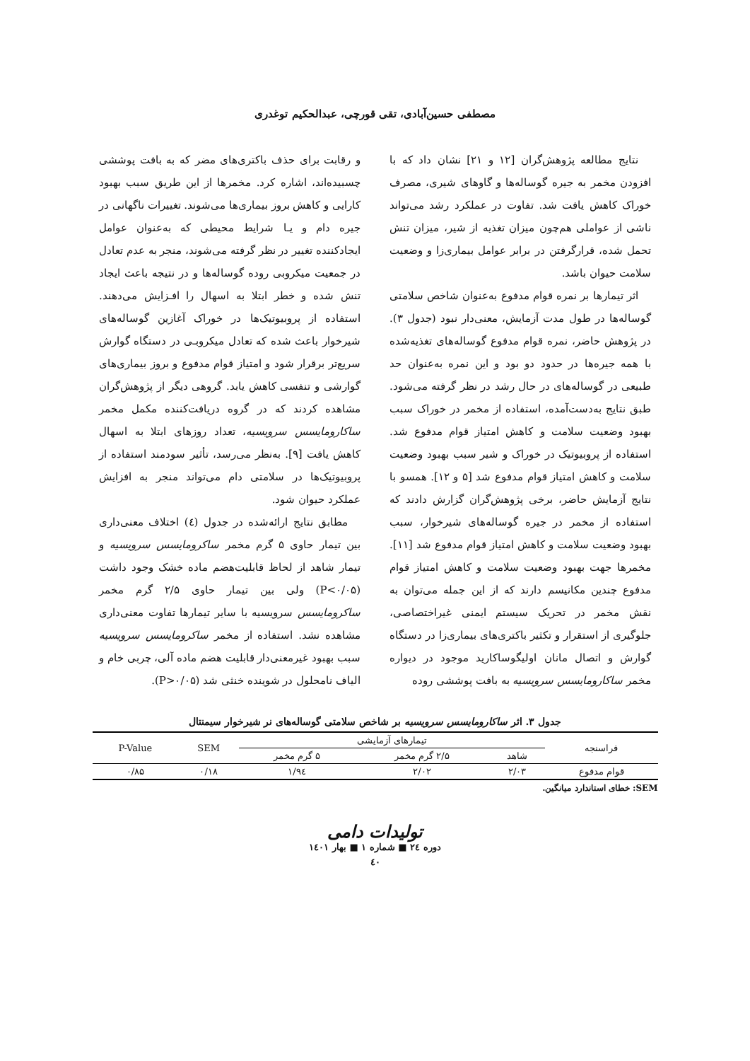مصطفی حسین‌آبادی، تقی قورچی، عبدالحکیم توغدری
نتایج مطالعه پژوهش‌گران [۱۲ و ۲۱] نشان داد که با افزودن مخمر به جیره گوساله‌ها و گاوهای شیری، مصرف خوراک کاهش یافت شد. تفاوت در عملکرد رشد می‌تواند ناشی از عواملی هم‌چون میزان تغذیه از شیر، میزان تنش تحمل شده، قرارگرفتن در برابر عوامل بیماری‌زا و وضعیت سلامت حیوان باشد.
اثر تیمارها بر نمره قوام مدفوع به‌عنوان شاخص سلامتی گوساله‌ها در طول مدت آزمایش، معنی‌دار نبود (جدول ۳). در پژوهش حاضر، نمره قوام مدفوع گوساله‌های تغذیه‌شده با همه جیره‌ها در حدود دو بود و این نمره به‌عنوان حد طبیعی در گوساله‌های در حال رشد در نظر گرفته می‌شود. طبق نتایج به‌دست‌آمده، استفاده از مخمر در خوراک سبب بهبود وضعیت سلامت و کاهش امتیاز قوام مدفوع شد. استفاده از پروبیوتیک در خوراک و شیر سبب بهبود وضعیت سلامت و کاهش امتیاز قوام مدفوع شد [۵ و ۱۲]. همسو با نتایج آزمایش حاضر، برخی پژوهش‌گران گزارش دادند که استفاده از مخمر در جیره گوساله‌های شیرخوار، سبب بهبود وضعیت سلامت و کاهش امتیاز قوام مدفوع شد [۱۱]. مخمرها جهت بهبود وضعیت سلامت و کاهش امتیاز قوام مدفوع چندین مکانیسم دارند که از این جمله می‌توان به نقش مخمر در تحریک سیستم ایمنی غیراختصاصی، جلوگیری از استقرار و تکثیر باکتری‌های بیماری‌زا در دستگاه گوارش و اتصال مانان اولیگوساکارید موجود در دیواره مخمر ساکارومایسس سرویسیه به بافت پوششی روده
و رقابت برای حذف باکتری‌های مضر که به بافت پوششی چسبیده‌اند، اشاره کرد. مخمرها از این طریق سبب بهبود کارایی و کاهش بروز بیماری‌ها می‌شوند. تغییرات ناگهانی در جیره دام و یـا شرایط محیطی که به‌عنوان عوامل ایجادکننده تغییر در نظر گرفته می‌شوند، منجر به عدم تعادل در جمعیت میکروبی روده گوساله‌ها و در نتیجه باعث ایجاد تنش شده و خطر ابتلا به اسهال را افـزایش می‌دهند. استفاده از پروبیوتیک‌ها در خوراک آغازین گوساله‌های شیرخوار باعث شده که تعادل میکروبـی در دستگاه گوارش سریع‌تر برقرار شود و امتیاز قوام مدفوع و بروز بیماری‌های گوارشی و تنفسی کاهش یابد. گروهی دیگر از پژوهش‌گران مشاهده کردند که در گروه دریافت‌کننده مکمل مخمر ساکارومایسس سرویسیه، تعداد روزهای ابتلا به اسهال کاهش یافت [۹]. به‌نظر می‌رسد، تأثیر سودمند استفاده از پروبیوتیک‌ها در سلامتی دام می‌تواند منجر به افزایش عملکرد حیوان شود.
مطابق نتایج ارائه‌شده در جدول (٤) اختلاف معنی‌داری بین تیمار حاوی ۵ گرم مخمر ساکرومایسس سرویسیه و تیمار شاهد از لحاظ قابلیت‌هضم ماده خشک وجود داشت (P<۰/۰۵) ولی بین تیمار حاوی ۲/۵ گرم مخمر ساکرومایسس سرویسیه با سایر تیمارها تفاوت معنی‌داری مشاهده نشد. استفاده از مخمر ساکرومایسس سرویسیه سبب بهبود غیرمعنی‌دار قابلیت هضم ماده آلی، چربی خام و الیاف نامحلول در شوینده خنثی شد (P>۰/۰۵).
جدول ۳. اثر ساکارومایسس سرویسیه بر شاخص سلامتی گوساله‌های نر شیرخوار سیمنتال
| فراسنجه | تیمارهای آزمایشی | | | SEM | P-Value |
| --- | --- | --- | --- | --- | --- |
| | شاهد | ۲/۵ گرم مخمر | ۵ گرم مخمر | | |
| قوام مدفوع | ۲/۰۳ | ۲/۰۲ | ۱/۹٤ | ۰/۱۸ | ۰/۸۵ |
SEM: خطای استاندارد میانگین.
تولیدات دامی
دوره ٢٤ ■ شماره ۱ ■ بهار ۱٤۰۱
٤۰